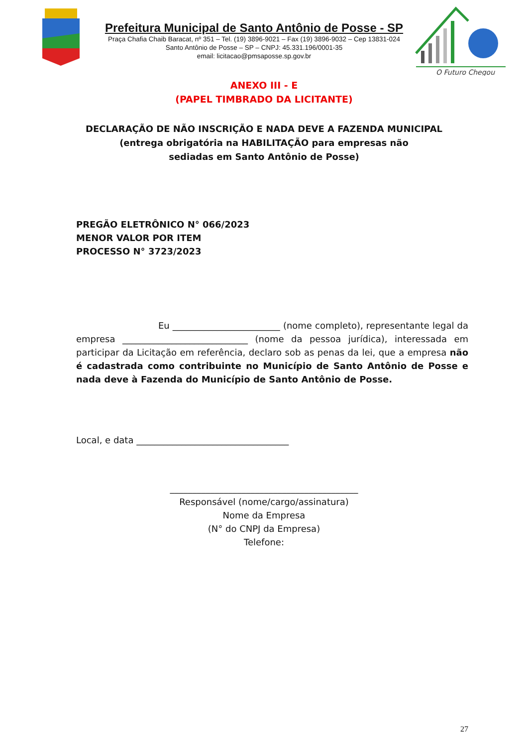Prefeitura Municipal de Santo Antônio de Posse - SP
Praça Chafia Chaib Baracat, nº 351 – Tel. (19) 3896-9021 – Fax (19) 3896-9032 – Cep 13831-024
Santo Antônio de Posse – SP – CNPJ: 45.331.196/0001-35
email: licitacao@pmsaposse.sp.gov.br
O Futuro Chegou
ANEXO III - E
(PAPEL TIMBRADO DA LICITANTE)
DECLARAÇÃO DE NÃO INSCRIÇÃO E NADA DEVE A FAZENDA MUNICIPAL
(entrega obrigatória na HABILITAÇÃO para empresas não
sediadas em Santo Antônio de Posse)
PREGÃO ELETRÔNICO N° 066/2023
MENOR VALOR POR ITEM
PROCESSO N° 3723/2023
Eu ________________________ (nome completo), representante legal da empresa ____________________________ (nome da pessoa jurídica), interessada em participar da Licitação em referência, declaro sob as penas da lei, que a empresa não é cadastrada como contribuinte no Município de Santo Antônio de Posse e nada deve à Fazenda do Município de Santo Antônio de Posse.
Local, e data __________________________________
__________________________________________
Responsável (nome/cargo/assinatura)
Nome da Empresa
(N° do CNPJ da Empresa)
Telefone:
27